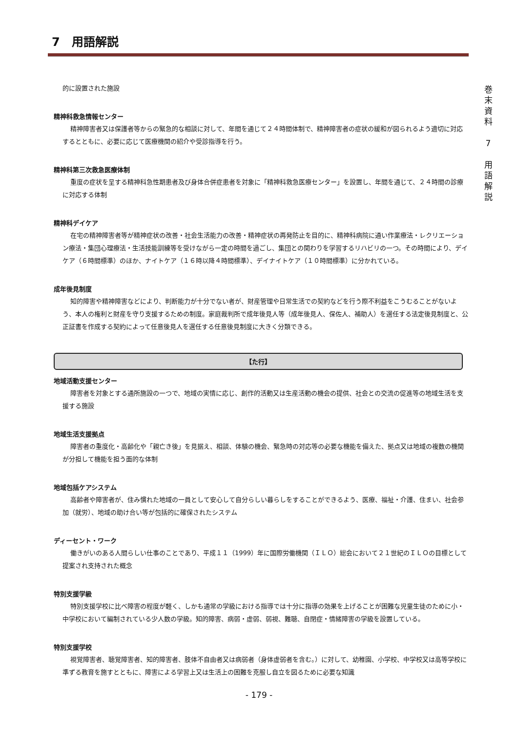7　用語解説
的に設置された施設
精神科救急情報センター
精神障害者又は保護者等からの緊急的な相談に対して、年間を通じて２４時間体制で、精神障害者の症状の緩和が図られるよう適切に対応するとともに、必要に応じて医療機関の紹介や受診指導を行う。
精神科第三次救急医療体制
重度の症状を呈する精神科急性期患者及び身体合併症患者を対象に「精神科救急医療センター」を設置し、年間を通じて、２４時間の診療に対応する体制
精神科デイケア
在宅の精神障害者等が精神症状の改善・社会生活能力の改善・精神症状の再発防止を目的に、精神科病院に通い作業療法・レクリエーション療法・集団心理療法・生活技能訓練等を受けながら一定の時間を過ごし、集団との関わりを学習するリハビリの一つ。その時間により、デイケア（６時間標準）のほか、ナイトケア（１６時以降４時間標準）、デイナイトケア（１０時間標準）に分かれている。
成年後見制度
知的障害や精神障害などにより、判断能力が十分でない者が、財産管理や日常生活での契約などを行う際不利益をこうむることがないよう、本人の権利と財産を守り支援するための制度。家庭裁判所で成年後見人等（成年後見人、保佐人、補助人）を選任する法定後見制度と、公正証書を作成する契約によって任意後見人を選任する任意後見制度に大きく分類できる。
【た行】
地域活動支援センター
障害者を対象とする通所施設の一つで、地域の実情に応じ、創作的活動又は生産活動の機会の提供、社会との交流の促進等の地域生活を支援する施設
地域生活支援拠点
障害者の重度化・高齢化や「親亡き後」を見据え、相談、体験の機会、緊急時の対応等の必要な機能を備えた、拠点又は地域の複数の機関が分担して機能を担う面的な体制
地域包括ケアシステム
高齢者や障害者が、住み慣れた地域の一員として安心して自分らしい暮らしをすることができるよう、医療、福祉・介護、住まい、社会参加（就労）、地域の助け合い等が包括的に確保されたシステム
ディーセント・ワーク
働きがいのある人間らしい仕事のことであり、平成１１（1999）年に国際労働機関（ＩＬＯ）総会において２１世紀のＩＬＯの目標として提案され支持された概念
特別支援学級
特別支援学校に比べ障害の程度が軽く、しかも通常の学級における指導では十分に指導の効果を上げることが困難な児童生徒のために小・中学校において編制されている少人数の学級。知的障害、病弱・虚弱、弱視、難聴、自閉症・情緒障害の学級を設置している。
特別支援学校
視覚障害者、聴覚障害者、知的障害者、肢体不自由者又は病弱者（身体虚弱者を含む。）に対して、幼稚園、小学校、中学校又は高等学校に準ずる教育を施すとともに、障害による学習上又は生活上の困難を克服し自立を図るために必要な知識
巻
末
資
料
7
用
語
解
説
- 179 -